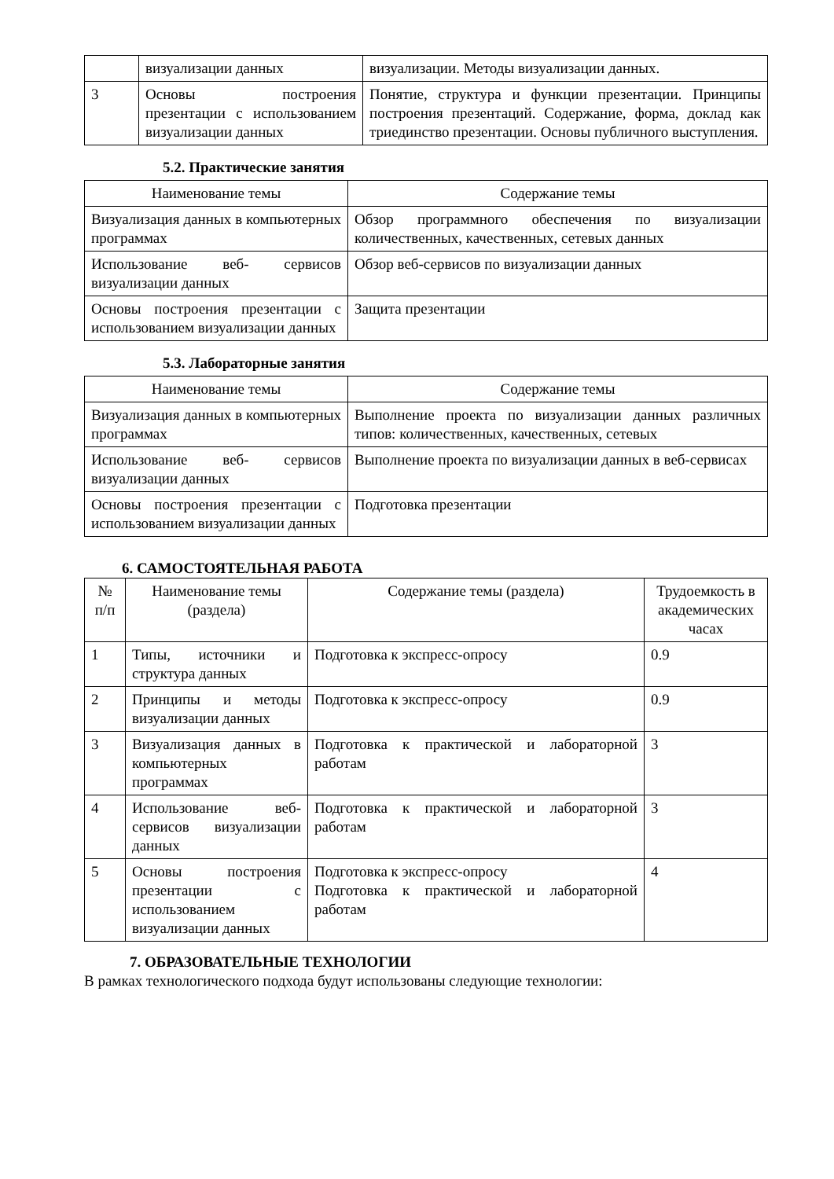| | визуализации данных | визуализации. Методы визуализации данных. |
| 3 | Основы построения презентации с использованием визуализации данных | Понятие, структура и функции презентации. Принципы построения презентаций. Содержание, форма, доклад как триединство презентации. Основы публичного выступления. |
5.2. Практические занятия
| Наименование темы | Содержание темы |
| --- | --- |
| Визуализация данных в компьютерных программах | Обзор программного обеспечения по визуализации количественных, качественных, сетевых данных |
| Использование веб- сервисов визуализации данных | Обзор веб-сервисов по визуализации данных |
| Основы построения презентации с использованием визуализации данных | Защита презентации |
5.3. Лабораторные занятия
| Наименование темы | Содержание темы |
| --- | --- |
| Визуализация данных в компьютерных программах | Выполнение проекта по визуализации данных различных типов: количественных, качественных, сетевых |
| Использование веб- сервисов визуализации данных | Выполнение проекта по визуализации данных в веб-сервисах |
| Основы построения презентации с использованием визуализации данных | Подготовка презентации |
6. САМОСТОЯТЕЛЬНАЯ РАБОТА
| № п/п | Наименование темы (раздела) | Содержание темы (раздела) | Трудоемкость в академических часах |
| --- | --- | --- | --- |
| 1 | Типы, источники и структура данных | Подготовка к экспресс-опросу | 0.9 |
| 2 | Принципы и методы визуализации данных | Подготовка к экспресс-опросу | 0.9 |
| 3 | Визуализация данных в компьютерных программах | Подготовка к практической и лабораторной работам | 3 |
| 4 | Использование веб-сервисов визуализации данных | Подготовка к практической и лабораторной работам | 3 |
| 5 | Основы построения презентации с использованием визуализации данных | Подготовка к экспресс-опросу Подготовка к практической и лабораторной работам | 4 |
7. ОБРАЗОВАТЕЛЬНЫЕ ТЕХНОЛОГИИ
В рамках технологического подхода будут использованы следующие технологии: